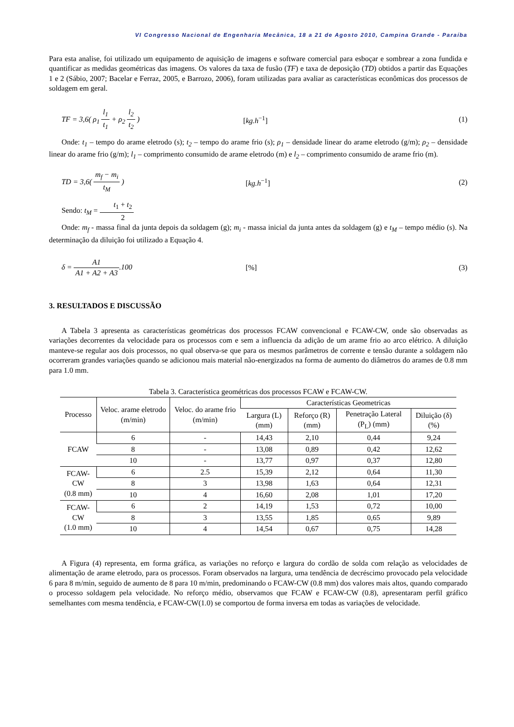VI Congresso Nacional de Engenharia Mecânica, 18 a 21 de Agosto 2010, Campina Grande - Paraíba
Para esta analise, foi utilizado um equipamento de aquisição de imagens e software comercial para esboçar e sombrear a zona fundida e quantificar as medidas geométricas das imagens. Os valores da taxa de fusão (TF) e taxa de deposição (TD) obtidos a partir das Equações 1 e 2 (Sábio, 2007; Bacelar e Ferraz, 2005, e Barrozo, 2006), foram utilizadas para avaliar as características econômicas dos processos de soldagem em geral.
TF = 3,6( ρ<sub>1</sub> l<sub>1</sub> t<sub>1</sub> + ρ<sub>2</sub> l<sub>2</sub> t<sub>2</sub> )
[kg.h<sup>−1</sup>] (1)
Onde: t<sub>1</sub> – tempo do arame eletrodo (s); t<sub>2</sub> – tempo do arame frio (s); ρ<sub>1</sub> – densidade linear do arame eletrodo (g/m); ρ<sub>2</sub> – densidade linear do arame frio (g/m); l<sub>1</sub> – comprimento consumido de arame eletrodo (m) e l<sub>2</sub> – comprimento consumido de arame frio (m).
TD = 3,6( m<sub>f</sub> − m<sub>i</sub> t<sub>M</sub> ) [kg.h<sup>−1</sup>] (2)
Sendo: t<sub>M</sub> = t<sub>1</sub> + t<sub>2</sub> 2
Onde: m<sub>f</sub> - massa final da junta depois da soldagem (g); m<sub>i</sub> - massa inicial da junta antes da soldagem (g) e t<sub>M</sub> – tempo médio (s). Na determinação da diluição foi utilizado a Equação 4.
δ = A1 A1 + A2 + A3.100 [%] (3)
3. RESULTADOS E DISCUSSÃO
A Tabela 3 apresenta as características geométricas dos processos FCAW convencional e FCAW-CW, onde são observadas as variações decorrentes da velocidade para os processos com e sem a influencia da adição de um arame frio ao arco elétrico. A diluição manteve-se regular aos dois processos, no qual observa-se que para os mesmos parâmetros de corrente e tensão durante a soldagem não ocorreram grandes variações quando se adicionou mais material não-energizados na forma de aumento do diâmetros do arames de 0.8 mm para 1.0 mm.
Tabela 3. Característica geométricas dos processos FCAW e FCAW-CW.
| Processo | Veloc. arame eletrodo (m/min) | Veloc. do arame frio (m/min) | Características Geometricas | | | |
| --- | --- | --- | --- | --- | --- | --- |
| | | | Largura (L) (mm) | Reforço (R) (mm) | Penetração Lateral (P<sub>L</sub>) (mm) | Diluição (δ) (%) |
| FCAW | 6 | - | 14,43 | 2,10 | 0,44 | 9,24 |
| | 8 | - | 13,08 | 0,89 | 0,42 | 12,62 |
| | 10 | - | 13,77 | 0,97 | 0,37 | 12,80 |
| FCAW-CW (0.8 mm) | 6 | 2.5 | 15,39 | 2,12 | 0,64 | 11,30 |
| | 8 | 3 | 13,98 | 1,63 | 0,64 | 12,31 |
| | 10 | 4 | 16,60 | 2,08 | 1,01 | 17,20 |
| FCAW-CW (1.0 mm) | 6 | 2 | 14,19 | 1,53 | 0,72 | 10,00 |
| | 8 | 3 | 13,55 | 1,85 | 0,65 | 9,89 |
| | 10 | 4 | 14,54 | 0,67 | 0,75 | 14,28 |
A Figura (4) representa, em forma gráfica, as variações no reforço e largura do cordão de solda com relação as velocidades de alimentação de arame eletrodo, para os processos. Foram observados na largura, uma tendência de decréscimo provocado pela velocidade 6 para 8 m/min, seguido de aumento de 8 para 10 m/min, predominando o FCAW-CW (0.8 mm) dos valores mais altos, quando comparado o processo soldagem pela velocidade. No reforço médio, observamos que FCAW e FCAW-CW (0.8), apresentaram perfil gráfico semelhantes com mesma tendência, e FCAW-CW(1.0) se comportou de forma inversa em todas as variações de velocidade.